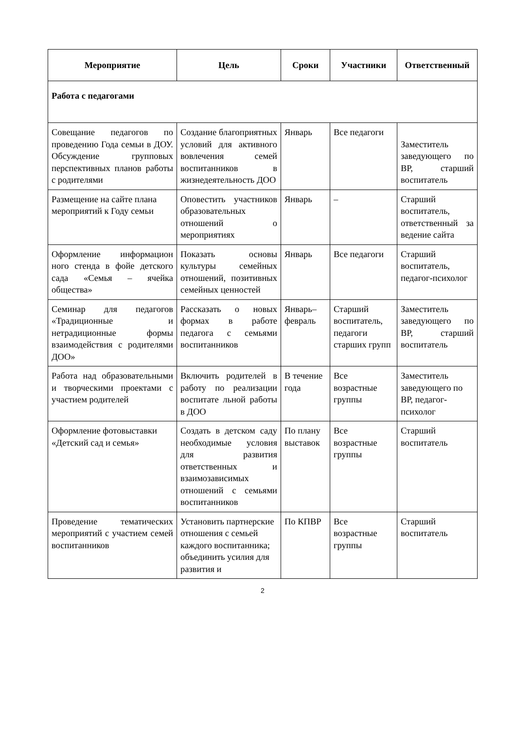| Мероприятие | Цель | Сроки | Участники | Ответственный |
| --- | --- | --- | --- | --- |
| Работа с педагогами | | | | |
| Совещание педагогов по проведению Года семьи в ДОУ. Обсуждение групповых перспективных планов работы с родителями | Создание благоприятных условий для активного вовлечения семей воспитанников в жизнедеятельность ДОО | Январь | Все педагоги | Заместитель заведующего по ВР, старший воспитатель |
| Размещение на сайте плана мероприятий к Году семьи | Оповестить участников образовательных отношений о мероприятиях | Январь | – | Старший воспитатель, ответственный за ведение сайта |
| Оформление информацион ного стенда в фойе детского сада «Семья – ячейка общества» | Показать основы культуры семейных отношений, позитивных семейных ценностей | Январь | Все педагоги | Старший воспитатель, педагог-психолог |
| Семинар для педагогов «Традиционные и нетрадиционные формы взаимодействия с родителями ДОО» | Рассказать о новых формах в работе педагога с семьями воспитанников | Январь–февраль | Старший воспитатель, педагоги старших групп | Заместитель заведующего по ВР, старший воспитатель |
| Работа над образовательными и творческими проектами с участием родителей | Включить родителей в работу по реализации воспитате льной работы в ДОО | В течение года | Все возрастные группы | Заместитель заведующего по ВР, педагог-психолог |
| Оформление фотовыставки «Детский сад и семья» | Создать в детском саду необходимые условия для развития ответственных и взаимозависимых отношений с семьями воспитанников | По плану выставок | Все возрастные группы | Старший воспитатель |
| Проведение тематических мероприятий с участием семей воспитанников | Установить партнерские отношения с семьей каждого воспитанника; объединить усилия для развития и | По КПВР | Все возрастные группы | Старший воспитатель |
2